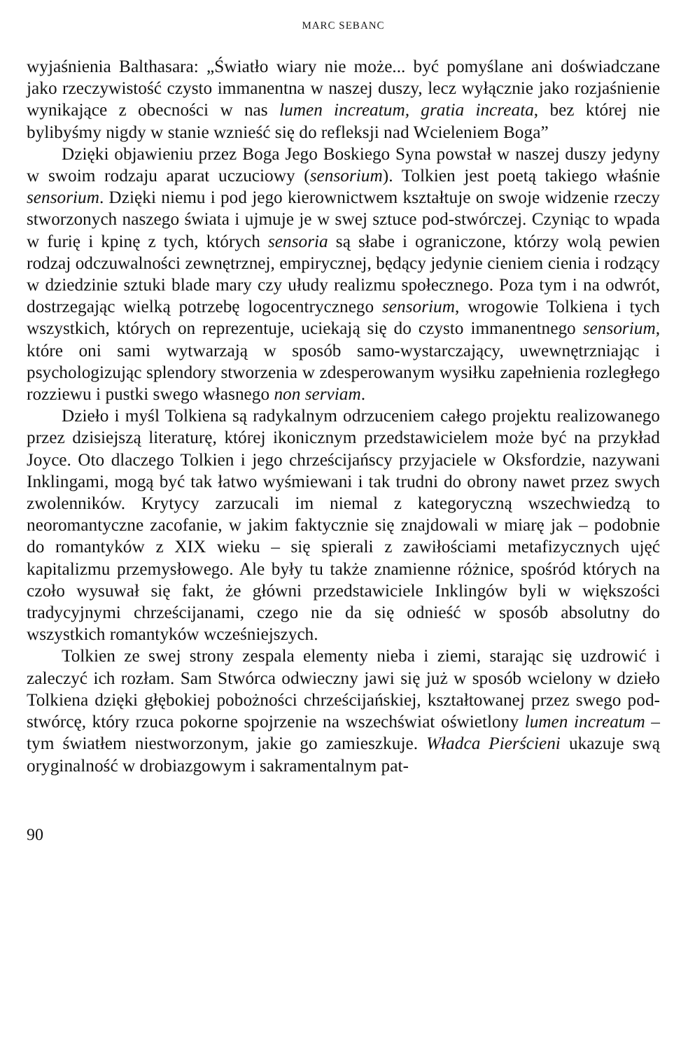MARC SEBANC
wyjaśnienia Balthasara: „Światło wiary nie może... być pomyślane ani doświadczane jako rzeczywistość czysto immanentna w naszej duszy, lecz wyłącznie jako rozjaśnienie wynikające z obecności w nas lumen increatum, gratia increata, bez której nie bylibyśmy nigdy w stanie wznieść się do refleksji nad Wcieleniem Boga”
Dzięki objawieniu przez Boga Jego Boskiego Syna powstał w naszej duszy jedyny w swoim rodzaju aparat uczuciowy (sensorium). Tolkien jest poetą takiego właśnie sensorium. Dzięki niemu i pod jego kierownictwem kształtuje on swoje widzenie rzeczy stworzonych naszego świata i ujmuje je w swej sztuce pod-stwórczej. Czyniąc to wpada w furię i kpinę z tych, których sensoria są słabe i ograniczone, którzy wolą pewien rodzaj odczuwalności zewnętrznej, empirycznej, będący jedynie cieniem cienia i rodzący w dziedzinie sztuki blade mary czy ułudy realizmu społecznego. Poza tym i na odwrót, dostrzegając wielką potrzebę logocentrycznego sensorium, wrogowie Tolkiena i tych wszystkich, których on reprezentuje, uciekają się do czysto immanentnego sensorium, które oni sami wytwarzają w sposób samo-wystarczający, uwewnętrzniając i psychologizując splendory stworzenia w zdesperowanym wysiłku zapełnienia rozległego rozziewu i pustki swego własnego non serviam.
Dzieło i myśl Tolkiena są radykalnym odrzuceniem całego projektu realizowanego przez dzisiejszą literaturę, której ikonicznym przedstawicielem może być na przykład Joyce. Oto dlaczego Tolkien i jego chrześcijańscy przyjaciele w Oksfordzie, nazywani Inklingami, mogą być tak łatwo wyśmiewani i tak trudni do obrony nawet przez swych zwolenników. Krytycy zarzucali im niemal z kategoryczną wszechwiedzą to neoromantyczne zacofanie, w jakim faktycznie się znajdowali w miarę jak – podobnie do romantyków z XIX wieku – się spierali z zawiłościami metafizycznych ujęć kapitalizmu przemysłowego. Ale były tu także znamienne różnice, spośród których na czoło wysuwał się fakt, że główni przedstawiciele Inklingów byli w większości tradycyjnymi chrześcijanami, czego nie da się odnieść w sposób absolutny do wszystkich romantyków wcześniejszych.
Tolkien ze swej strony zespala elementy nieba i ziemi, starając się uzdrowić i zaleczyć ich rozłam. Sam Stwórca odwieczny jawi się już w sposób wcielony w dzieło Tolkiena dzięki głębokiej pobożności chrześcijańskiej, kształtowanej przez swego pod-stwórcę, który rzuca pokorne spojrzenie na wszechświat oświetlony lumen increatum – tym światłem niestworzonym, jakie go zamieszkuje. Władca Pierścieni ukazuje swą oryginalność w drobiazgowym i sakramentalnym pat-
90